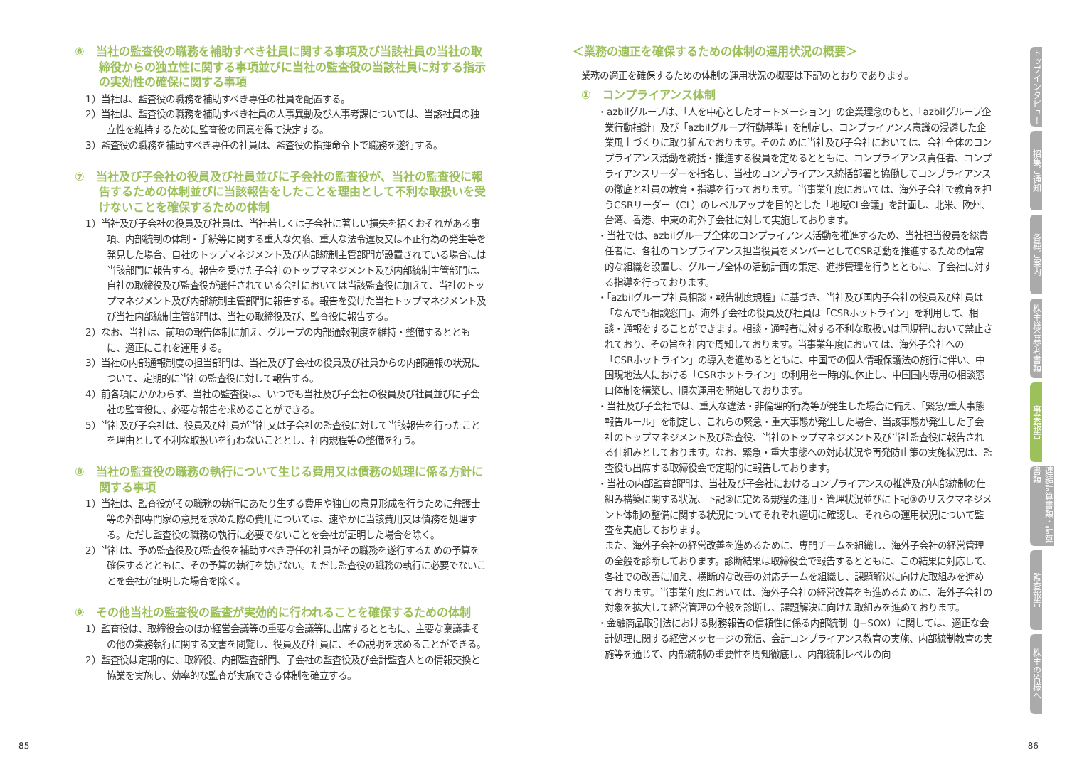⑥　当社の監査役の職務を補助すべき社員に関する事項及び当該社員の当社の取締役からの独立性に関する事項並びに当社の監査役の当該社員に対する指示の実効性の確保に関する事項
1）当社は、監査役の職務を補助すべき専任の社員を配置する。
2）当社は、監査役の職務を補助すべき社員の人事異動及び人事考課については、当該社員の独立性を維持するために監査役の同意を得て決定する。
3）監査役の職務を補助すべき専任の社員は、監査役の指揮命令下で職務を遂行する。
⑦　当社及び子会社の役員及び社員並びに子会社の監査役が、当社の監査役に報告するための体制並びに当該報告をしたことを理由として不利な取扱いを受けないことを確保するための体制
1）当社及び子会社の役員及び社員は、当社若しくは子会社に著しい損失を招くおそれがある事項、内部統制の体制・手続等に関する重大な欠陥、重大な法令違反又は不正行為の発生等を発見した場合、自社のトップマネジメント及び内部統制主管部門が設置されている場合には当該部門に報告する。報告を受けた子会社のトップマネジメント及び内部統制主管部門は、自社の取締役及び監査役が選任されている会社においては当該監査役に加えて、当社のトップマネジメント及び内部統制主管部門に報告する。報告を受けた当社トップマネジメント及び当社内部統制主管部門は、当社の取締役及び、監査役に報告する。
2）なお、当社は、前項の報告体制に加え、グループの内部通報制度を維持・整備するとともに、適正にこれを運用する。
3）当社の内部通報制度の担当部門は、当社及び子会社の役員及び社員からの内部通報の状況について、定期的に当社の監査役に対して報告する。
4）前各項にかかわらず、当社の監査役は、いつでも当社及び子会社の役員及び社員並びに子会社の監査役に、必要な報告を求めることができる。
5）当社及び子会社は、役員及び社員が当社又は子会社の監査役に対して当該報告を行ったことを理由として不利な取扱いを行わないこととし、社内規程等の整備を行う。
⑧　当社の監査役の職務の執行について生じる費用又は債務の処理に係る方針に関する事項
1）当社は、監査役がその職務の執行にあたり生ずる費用や独自の意見形成を行うために弁護士等の外部専門家の意見を求めた際の費用については、速やかに当該費用又は債務を処理する。ただし監査役の職務の執行に必要でないことを会社が証明した場合を除く。
2）当社は、予め監査役及び監査役を補助すべき専任の社員がその職務を遂行するための予算を確保するとともに、その予算の執行を妨げない。ただし監査役の職務の執行に必要でないことを会社が証明した場合を除く。
⑨　その他当社の監査役の監査が実効的に行われることを確保するための体制
1）監査役は、取締役会のほか経営会議等の重要な会議等に出席するとともに、主要な稟議書その他の業務執行に関する文書を閲覧し、役員及び社員に、その説明を求めることができる。
2）監査役は定期的に、取締役、内部監査部門、子会社の監査役及び会計監査人との情報交換と協業を実施し、効率的な監査が実施できる体制を確立する。
＜業務の適正を確保するための体制の運用状況の概要＞
業務の適正を確保するための体制の運用状況の概要は下記のとおりであります。
①　コンプライアンス体制
・azbilグループは、「人を中心としたオートメーション」の企業理念のもと、「azbilグループ企業行動指針」及び「azbilグループ行動基準」を制定し、コンプライアンス意識の浸透した企業風土づくりに取り組んでおります。そのために当社及び子会社においては、会社全体のコンプライアンス活動を統括・推進する役員を定めるとともに、コンプライアンス責任者、コンプライアンスリーダーを指名し、当社のコンプライアンス統括部署と協働してコンプライアンスの徹底と社員の教育・指導を行っております。当事業年度においては、海外子会社で教育を担うCSRリーダー（CL）のレベルアップを目的とした「地域CL会議」を計画し、北米、欧州、台湾、香港、中東の海外子会社に対して実施しております。
・当社では、azbilグループ全体のコンプライアンス活動を推進するため、当社担当役員を総責任者に、各社のコンプライアンス担当役員をメンバーとしてCSR活動を推進するための恒常的な組織を設置し、グループ全体の活動計画の策定、進捗管理を行うとともに、子会社に対する指導を行っております。
・「azbilグループ社員相談・報告制度規程」に基づき、当社及び国内子会社の役員及び社員は「なんでも相談窓口」、海外子会社の役員及び社員は「CSRホットライン」を利用して、相談・通報をすることができます。相談・通報者に対する不利な取扱いは同規程において禁止されており、その旨を社内で周知しております。当事業年度においては、海外子会社への「CSRホットライン」の導入を進めるとともに、中国での個人情報保護法の施行に伴い、中国現地法人における「CSRホットライン」の利用を一時的に休止し、中国国内専用の相談窓口体制を構築し、順次運用を開始しております。
・当社及び子会社では、重大な違法・非倫理的行為等が発生した場合に備え、「緊急/重大事態報告ルール」を制定し、これらの緊急・重大事態が発生した場合、当該事態が発生した子会社のトップマネジメント及び監査役、当社のトップマネジメント及び当社監査役に報告される仕組みとしております。なお、緊急・重大事態への対応状況や再発防止策の実施状況は、監査役も出席する取締役会で定期的に報告しております。
・当社の内部監査部門は、当社及び子会社におけるコンプライアンスの推進及び内部統制の仕組み構築に関する状況、下記②に定める規程の運用・管理状況並びに下記③のリスクマネジメント体制の整備に関する状況についてそれぞれ適切に確認し、それらの運用状況について監査を実施しております。
また、海外子会社の経営改善を進めるために、専門チームを組織し、海外子会社の経営管理の全般を診断しております。診断結果は取締役会で報告するとともに、この結果に対応して、各社での改善に加え、横断的な改善の対応チームを組織し、課題解決に向けた取組みを進めております。当事業年度においては、海外子会社の経営改善をも進めるために、海外子会社の対象を拡大して経営管理の全般を診断し、課題解決に向けた取組みを進めております。
・金融商品取引法における財務報告の信頼性に係る内部統制（J−SOX）に関しては、適正な会計処理に関する経営メッセージの発信、会計コンプライアンス教育の実施、内部統制教育の実施等を通じて、内部統制の重要性を周知徹底し、内部統制レベルの向
トップインタビュー
招集ご通知
各種ご案内
株主総会参考書類
事業報告
連結計算書類・計算書類
監査報告
株主の皆様へ
85 86